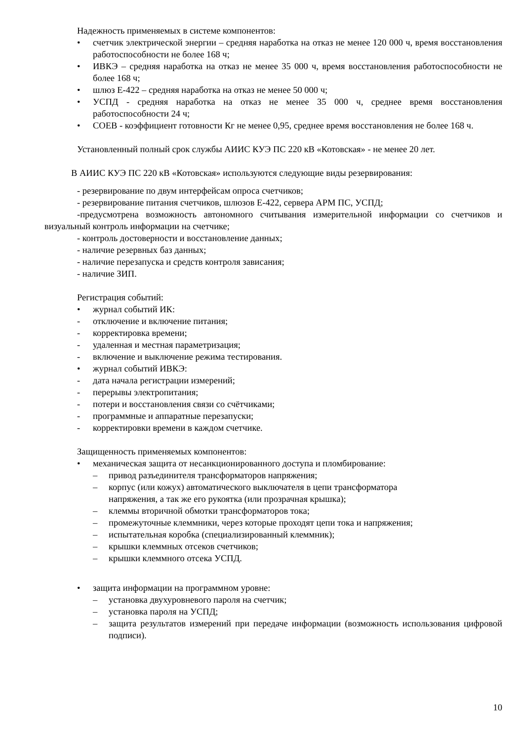Надежность применяемых в системе компонентов:
• счетчик электрической энергии – средняя наработка на отказ не менее 120 000 ч, время восстановления работоспособности не более 168 ч;
• ИВКЭ – средняя наработка на отказ не менее 35 000 ч, время восстановления работоспособности не более 168 ч;
• шлюз Е-422 – средняя наработка на отказ не менее 50 000 ч;
• УСПД - средняя наработка на отказ не менее 35 000 ч, среднее время восстановления работоспособности 24 ч;
• СОЕВ - коэффициент готовности Кг не менее 0,95, среднее время восстановления не более 168 ч.
Установленный полный срок службы АИИС КУЭ ПС 220 кВ «Котовская» - не менее 20 лет.
В АИИС КУЭ ПС 220 кВ «Котовская» используются следующие виды резервирования:
- резервирование по двум интерфейсам опроса счетчиков;
- резервирование питания счетчиков, шлюзов Е-422, сервера АРМ ПС, УСПД;
-предусмотрена возможность автономного считывания измерительной информации со счетчиков и визуальный контроль информации на счетчике;
- контроль достоверности и восстановление данных;
- наличие резервных баз данных;
- наличие перезапуска и средств контроля зависания;
- наличие ЗИП.
Регистрация событий:
• журнал событий ИК:
- отключение и включение питания;
- корректировка времени;
- удаленная и местная параметризация;
- включение и выключение режима тестирования.
• журнал событий ИВКЭ:
- дата начала регистрации измерений;
- перерывы электропитания;
- потери и восстановления связи со счётчиками;
- программные и аппаратные перезапуски;
- корректировки времени в каждом счетчике.
Защищенность применяемых компонентов:
• механическая защита от несанкционированного доступа и пломбирование:
– привод разъединителя трансформаторов напряжения;
– корпус (или кожух) автоматического выключателя в цепи трансформатора
напряжения, а так же его рукоятка (или прозрачная крышка);
– клеммы вторичной обмотки трансформаторов тока;
– промежуточные клеммники, через которые проходят цепи тока и напряжения;
– испытательная коробка (специализированный клеммник);
– крышки клеммных отсеков счетчиков;
– крышки клеммного отсека УСПД.
• защита информации на программном уровне:
– установка двухуровневого пароля на счетчик;
– установка пароля на УСПД;
– защита результатов измерений при передаче информации (возможность использования цифровой подписи).
10